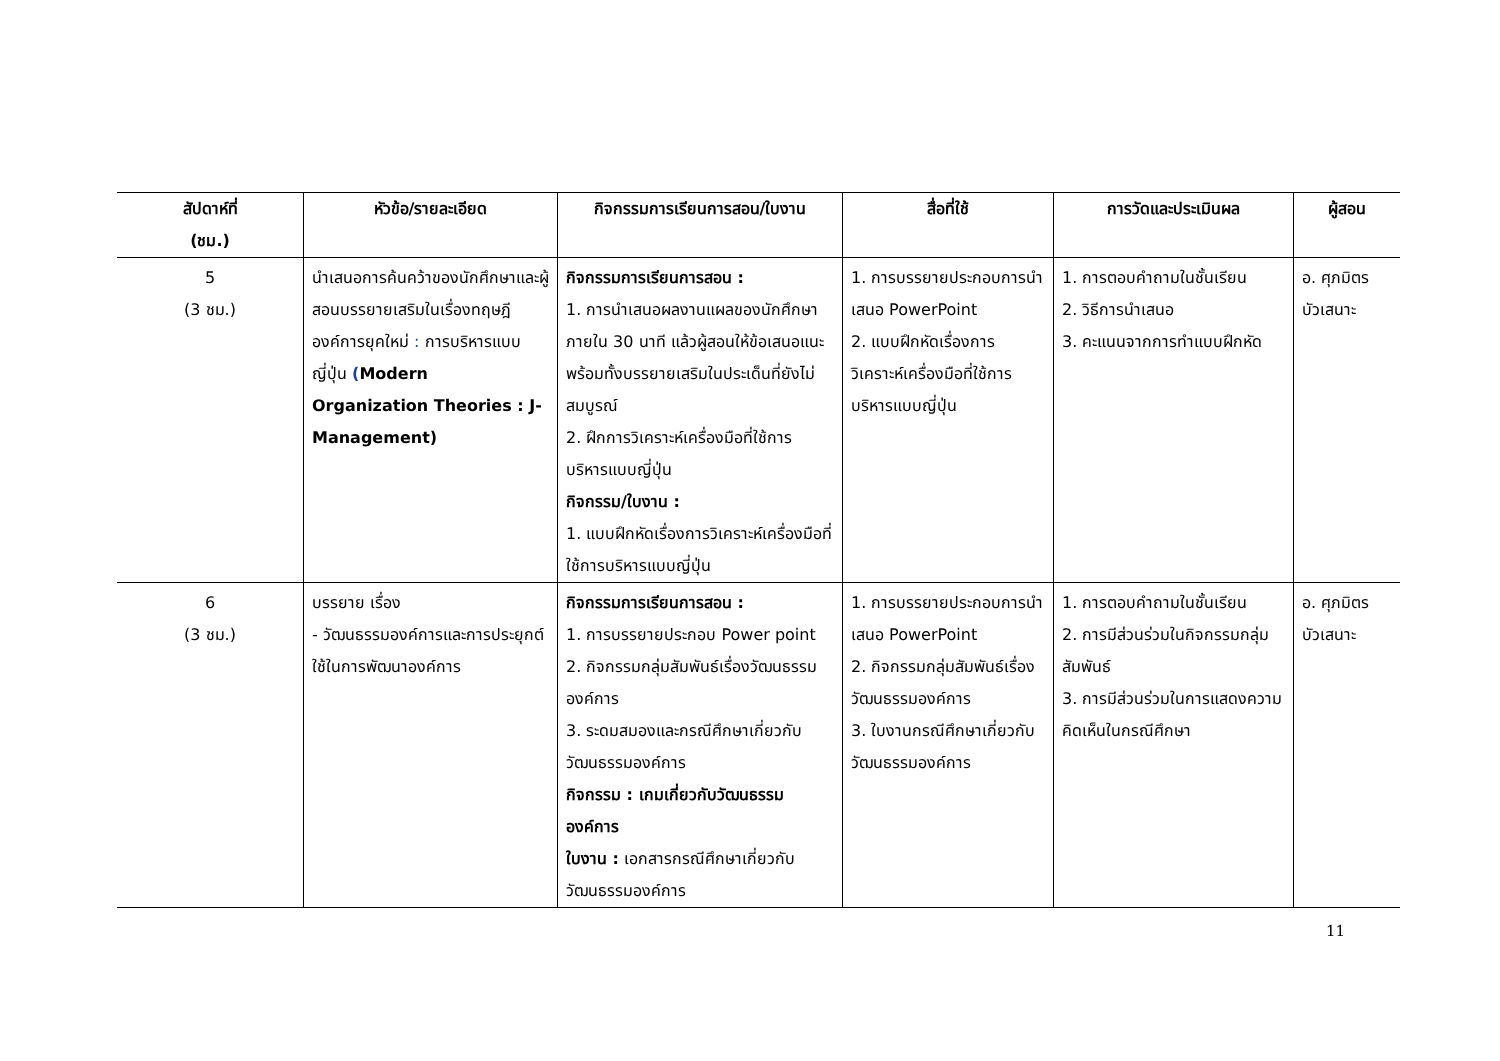| สัปดาห์ที่ (ชม.) | หัวข้อ/รายละเอียด | กิจกรรมการเรียนการสอน/ใบงาน | สื่อที่ใช้ | การวัดและประเมินผล | ผู้สอน |
| --- | --- | --- | --- | --- | --- |
| 5 (3 ชม.) | นำเสนอการค้นคว้าของนักศึกษาและผู้สอนบรรยายเสริมในเรื่องทฤษฎีองค์การยุคใหม่ : การบริหารแบบญี่ปุ่น ( Modern Organization Theories : J-Management) | กิจกรรมการเรียนการสอน : 1. การนำเสนอผลงานแผลของนักศึกษาภายใน 30 นาที แล้วผู้สอนให้ข้อเสนอแนะพร้อมทั้งบรรยายเสริมในประเด็นที่ยังไม่สมบูรณ์ 2. ฝึกการวิเคราะห์เครื่องมือที่ใช้การบริหารแบบญี่ปุ่น กิจกรรม/ใบงาน : 1. แบบฝึกหัดเรื่องการวิเคราะห์เครื่องมือที่ใช้การบริหารแบบญี่ปุ่น | 1. การบรรยายประกอบการนำเสนอ PowerPoint 2. แบบฝึกหัดเรื่องการวิเคราะห์เครื่องมือที่ใช้การบริหารแบบญี่ปุ่น | 1. การตอบคำถามในชั้นเรียน 2. วิธีการนำเสนอ 3. คะแนนจากการทำแบบฝึกหัด | อ. ศุภมิตร บัวเสนาะ |
| 6 (3 ชม.) | บรรยาย เรื่อง - วัฒนธรรมองค์การและการประยุกต์ใช้ในการพัฒนาองค์การ | กิจกรรมการเรียนการสอน : 1. การบรรยายประกอบ Power point 2. กิจกรรมกลุ่มสัมพันธ์เรื่องวัฒนธรรมองค์การ 3. ระดมสมองและกรณีศึกษาเกี่ยวกับวัฒนธรรมองค์การ กิจกรรม : เกมเกี่ยวกับวัฒนธรรมองค์การ ใบงาน : เอกสารกรณีศึกษาเกี่ยวกับวัฒนธรรมองค์การ | 1. การบรรยายประกอบการนำเสนอ PowerPoint 2. กิจกรรมกลุ่มสัมพันธ์เรื่องวัฒนธรรมองค์การ 3. ใบงานกรณีศึกษาเกี่ยวกับวัฒนธรรมองค์การ | 1. การตอบคำถามในชั้นเรียน 2. การมีส่วนร่วมในกิจกรรมกลุ่มสัมพันธ์ 3. การมีส่วนร่วมในการแสดงความคิดเห็นในกรณีศึกษา | อ. ศุภมิตร บัวเสนาะ |
11